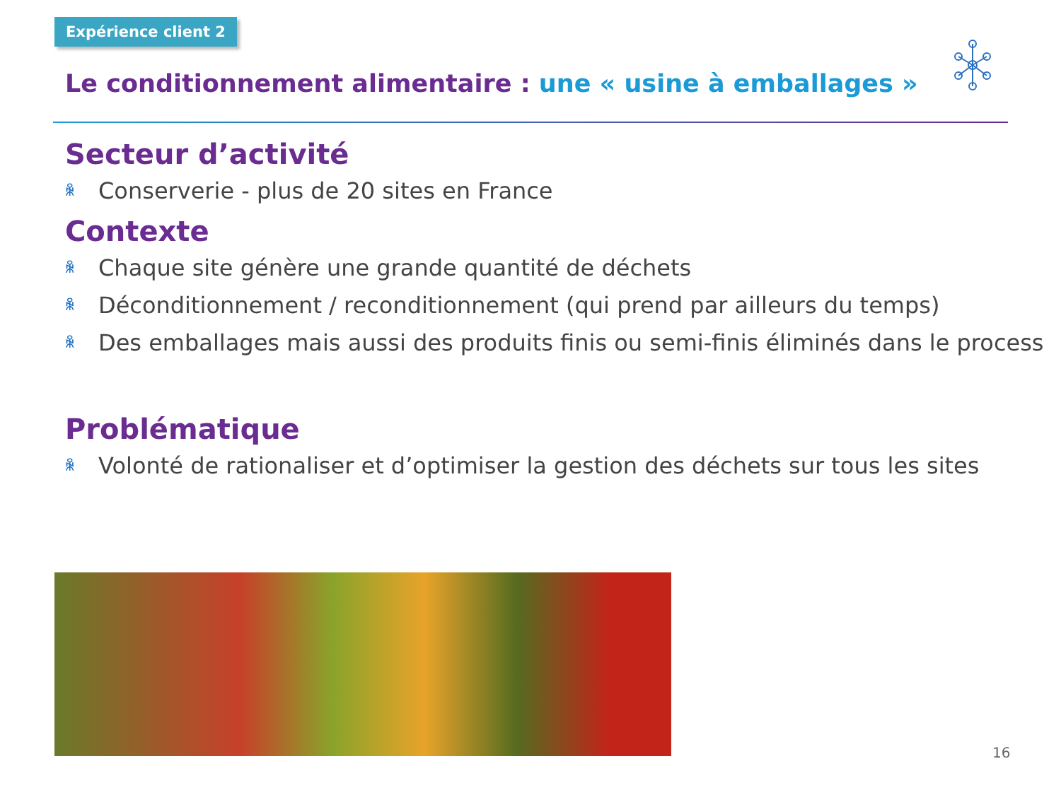Expérience client 2
Le conditionnement alimentaire : une « usine à emballages »
Secteur d’activité
ꆜ Conserverie - plus de 20 sites en France
Contexte
ꆜ Chaque site génère une grande quantité de déchets
ꆜ Déconditionnement / reconditionnement (qui prend par ailleurs du temps)
ꆜ Des emballages mais aussi des produits finis ou semi-finis éliminés dans le process
Problématique
ꆜ Volonté de rationaliser et d’optimiser la gestion des déchets sur tous les sites
16